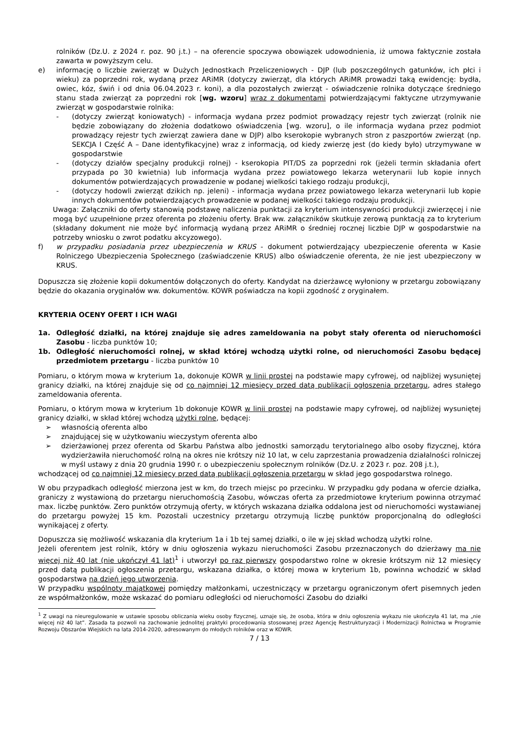rolników (Dz.U. z 2024 r. poz. 90 j.t.) – na oferencie spoczywa obowiązek udowodnienia, iż umowa faktycznie została zawarta w powyższym celu.
e) informację o liczbie zwierząt w Dużych Jednostkach Przeliczeniowych - DJP (lub poszczególnych gatunków, ich płci i wieku) za poprzedni rok, wydaną przez ARiMR (dotyczy zwierząt, dla których ARiMR prowadzi taką ewidencję: bydła, owiec, kóz, świń i od dnia 06.04.2023 r. koni), a dla pozostałych zwierząt - oświadczenie rolnika dotyczące średniego stanu stada zwierząt za poprzedni rok [wg. wzoru] wraz z dokumentami potwierdzającymi faktyczne utrzymywanie zwierząt w gospodarstwie rolnika:
- (dotyczy zwierząt koniowatych) - informacja wydana przez podmiot prowadzący rejestr tych zwierząt (rolnik nie będzie zobowiązany do złożenia dodatkowo oświadczenia [wg. wzoru], o ile informacja wydana przez podmiot prowadzący rejestr tych zwierząt zawiera dane w DJP) albo kserokopie wybranych stron z paszportów zwierząt (np. SEKCJA I Część A – Dane identyfikacyjne) wraz z informacją, od kiedy zwierzę jest (do kiedy było) utrzymywane w gospodarstwie
- (dotyczy działów specjalny produkcji rolnej) - kserokopia PIT/DS za poprzedni rok (jeżeli termin składania ofert przypada po 30 kwietnia) lub informacja wydana przez powiatowego lekarza weterynarii lub kopie innych dokumentów potwierdzających prowadzenie w podanej wielkości takiego rodzaju produkcji,
- (dotyczy hodowli zwierząt dzikich np. jeleni) - informacja wydana przez powiatowego lekarza weterynarii lub kopie innych dokumentów potwierdzających prowadzenie w podanej wielkości takiego rodzaju produkcji.
Uwaga: Załączniki do oferty stanowią podstawę naliczenia punktacji za kryterium intensywności produkcji zwierzęcej i nie mogą być uzupełnione przez oferenta po złożeniu oferty. Brak ww. załączników skutkuje zerową punktacją za to kryterium (składany dokument nie może być informacją wydaną przez ARiMR o średniej rocznej liczbie DJP w gospodarstwie na potrzeby wniosku o zwrot podatku akcyzowego).
f) w przypadku posiadania przez ubezpieczenia w KRUS - dokument potwierdzający ubezpieczenie oferenta w Kasie Rolniczego Ubezpieczenia Społecznego (zaświadczenie KRUS) albo oświadczenie oferenta, że nie jest ubezpieczony w KRUS.
Dopuszcza się złożenie kopii dokumentów dołączonych do oferty. Kandydat na dzierżawcę wyłoniony w przetargu zobowiązany będzie do okazania oryginałów ww. dokumentów. KOWR poświadcza na kopii zgodność z oryginałem.
KRYTERIA OCENY OFERT I ICH WAGI
1a. Odległość działki, na której znajduje się adres zameldowania na pobyt stały oferenta od nieruchomości Zasobu - liczba punktów 10;
1b. Odległość nieruchomości rolnej, w skład której wchodzą użytki rolne, od nieruchomości Zasobu będącej przedmiotem przetargu - liczba punktów 10
Pomiaru, o którym mowa w kryterium 1a, dokonuje KOWR w linii prostej na podstawie mapy cyfrowej, od najbliżej wysuniętej granicy działki, na której znajduje się od co najmniej 12 miesięcy przed datą publikacji ogłoszenia przetargu, adres stałego zameldowania oferenta.
Pomiaru, o którym mowa w kryterium 1b dokonuje KOWR w linii prostej na podstawie mapy cyfrowej, od najbliżej wysuniętej granicy działki, w skład której wchodzą użytki rolne, będącej:
➢ własnością oferenta albo
➢ znajdującej się w użytkowaniu wieczystym oferenta albo
➢ dzierżawionej przez oferenta od Skarbu Państwa albo jednostki samorządu terytorialnego albo osoby fizycznej, która wydzierżawiła nieruchomość rolną na okres nie krótszy niż 10 lat, w celu zaprzestania prowadzenia działalności rolniczej w myśl ustawy z dnia 20 grudnia 1990 r. o ubezpieczeniu społecznym rolników (Dz.U. z 2023 r. poz. 208 j.t.),
wchodzącej od co najmniej 12 miesięcy przed datą publikacji ogłoszenia przetargu w skład jego gospodarstwa rolnego.
W obu przypadkach odległość mierzona jest w km, do trzech miejsc po przecinku. W przypadku gdy podana w ofercie działka, graniczy z wystawioną do przetargu nieruchomością Zasobu, wówczas oferta za przedmiotowe kryterium powinna otrzymać max. liczbę punktów. Zero punktów otrzymują oferty, w których wskazana działka oddalona jest od nieruchomości wystawianej do przetargu powyżej 15 km. Pozostali uczestnicy przetargu otrzymują liczbę punktów proporcjonalną do odległości wynikającej z oferty.
Dopuszcza się możliwość wskazania dla kryterium 1a i 1b tej samej działki, o ile w jej skład wchodzą użytki rolne.
Jeżeli oferentem jest rolnik, który w dniu ogłoszenia wykazu nieruchomości Zasobu przeznaczonych do dzierżawy ma nie więcej niż 40 lat (nie ukończył 41 lat)<sup>1</sup> i utworzył po raz pierwszy gospodarstwo rolne w okresie krótszym niż 12 miesięcy przed datą publikacji ogłoszenia przetargu, wskazana działka, o której mowa w kryterium 1b, powinna wchodzić w skład gospodarstwa na dzień jego utworzenia.
W przypadku wspólnoty majątkowej pomiędzy małżonkami, uczestniczący w przetargu ograniczonym ofert pisemnych jeden ze współmałżonków, może wskazać do pomiaru odległości od nieruchomości Zasobu do działki
<sup>1</sup> Z uwagi na nieuregulowanie w ustawie sposobu obliczania wieku osoby fizycznej, uznaje się, że osoba, która w dniu ogłoszenia wykazu nie ukończyła 41 lat, ma „nie więcej niż 40 lat”. Zasada ta pozwoli na zachowanie jednolitej praktyki procedowania stosowanej przez Agencję Restrukturyzacji i Modernizacji Rolnictwa w Programie Rozwoju Obszarów Wiejskich na lata 2014-2020, adresowanym do młodych rolników oraz w KOWR.
7 / 13